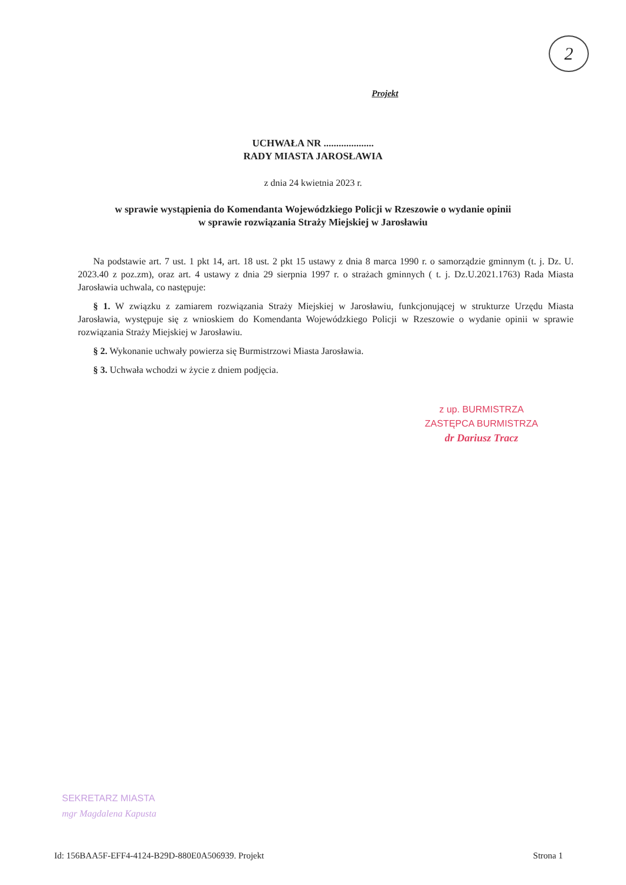2
Projekt
UCHWAŁA NR ....................
RADY MIASTA JAROSŁAWIA
z dnia 24 kwietnia 2023 r.
w sprawie wystąpienia do Komendanta Wojewódzkiego Policji w Rzeszowie o wydanie opinii
w sprawie rozwiązania Straży Miejskiej w Jarosławiu
Na podstawie art. 7 ust. 1 pkt 14, art. 18 ust. 2 pkt 15 ustawy z dnia 8 marca 1990 r. o samorządzie gminnym (t. j. Dz. U. 2023.40 z poz.zm), oraz art. 4 ustawy z dnia 29 sierpnia 1997 r. o strażach gminnych ( t. j. Dz.U.2021.1763) Rada Miasta Jarosławia uchwala, co następuje:
§ 1. W związku z zamiarem rozwiązania Straży Miejskiej w Jarosławiu, funkcjonującej w strukturze Urzędu Miasta Jarosławia, występuje się z wnioskiem do Komendanta Wojewódzkiego Policji w Rzeszowie o wydanie opinii w sprawie rozwiązania Straży Miejskiej w Jarosławiu.
§ 2. Wykonanie uchwały powierza się Burmistrzowi Miasta Jarosławia.
§ 3. Uchwała wchodzi w życie z dniem podjęcia.
z up. BURMISTRZA
ZASTĘPCA BURMISTRZA
dr Dariusz Tracz
SEKRETARZ MIASTA
mgr Magdalena Kapusta
Id: 156BAA5F-EFF4-4124-B29D-880E0A506939. Projekt Strona 1